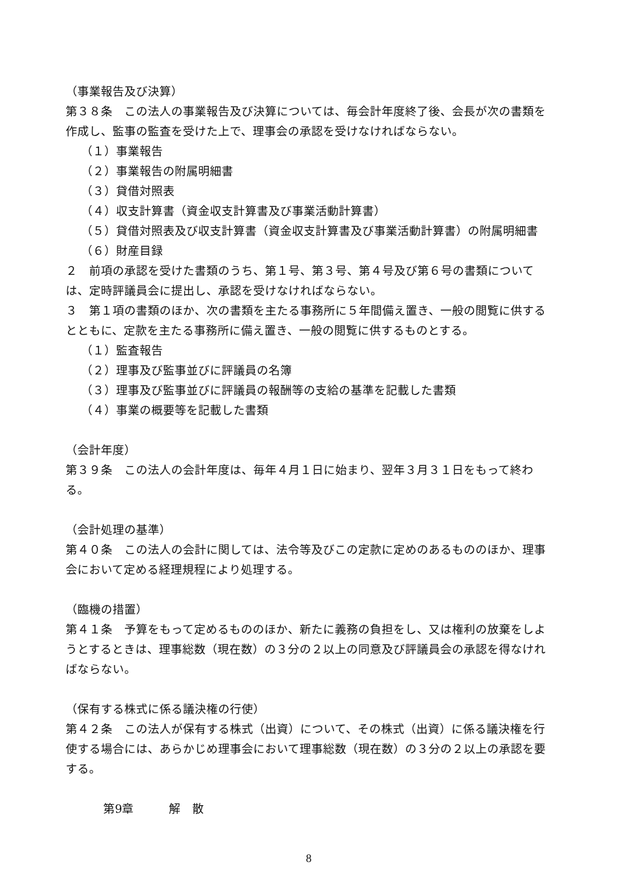（事業報告及び決算）
第３８条　この法人の事業報告及び決算については、毎会計年度終了後、会長が次の書類を作成し、監事の監査を受けた上で、理事会の承認を受けなければならない。
（１）事業報告
（２）事業報告の附属明細書
（３）貸借対照表
（４）収支計算書（資金収支計算書及び事業活動計算書）
（５）貸借対照表及び収支計算書（資金収支計算書及び事業活動計算書）の附属明細書
（６）財産目録
２　前項の承認を受けた書類のうち、第１号、第３号、第４号及び第６号の書類については、定時評議員会に提出し、承認を受けなければならない。
３　第１項の書類のほか、次の書類を主たる事務所に５年間備え置き、一般の閲覧に供するとともに、定款を主たる事務所に備え置き、一般の閲覧に供するものとする。
（１）監査報告
（２）理事及び監事並びに評議員の名簿
（３）理事及び監事並びに評議員の報酬等の支給の基準を記載した書類
（４）事業の概要等を記載した書類
（会計年度）
第３９条　この法人の会計年度は、毎年４月１日に始まり、翌年３月３１日をもって終わる。
（会計処理の基準）
第４０条　この法人の会計に関しては、法令等及びこの定款に定めのあるもののほか、理事会において定める経理規程により処理する。
（臨機の措置）
第４１条　予算をもって定めるもののほか、新たに義務の負担をし、又は権利の放棄をしようとするときは、理事総数（現在数）の３分の２以上の同意及び評議員会の承認を得なければならない。
（保有する株式に係る議決権の行使）
第４２条　この法人が保有する株式（出資）について、その株式（出資）に係る議決権を行使する場合には、あらかじめ理事会において理事総数（現在数）の３分の２以上の承認を要する。
第9章　　　解　散
8